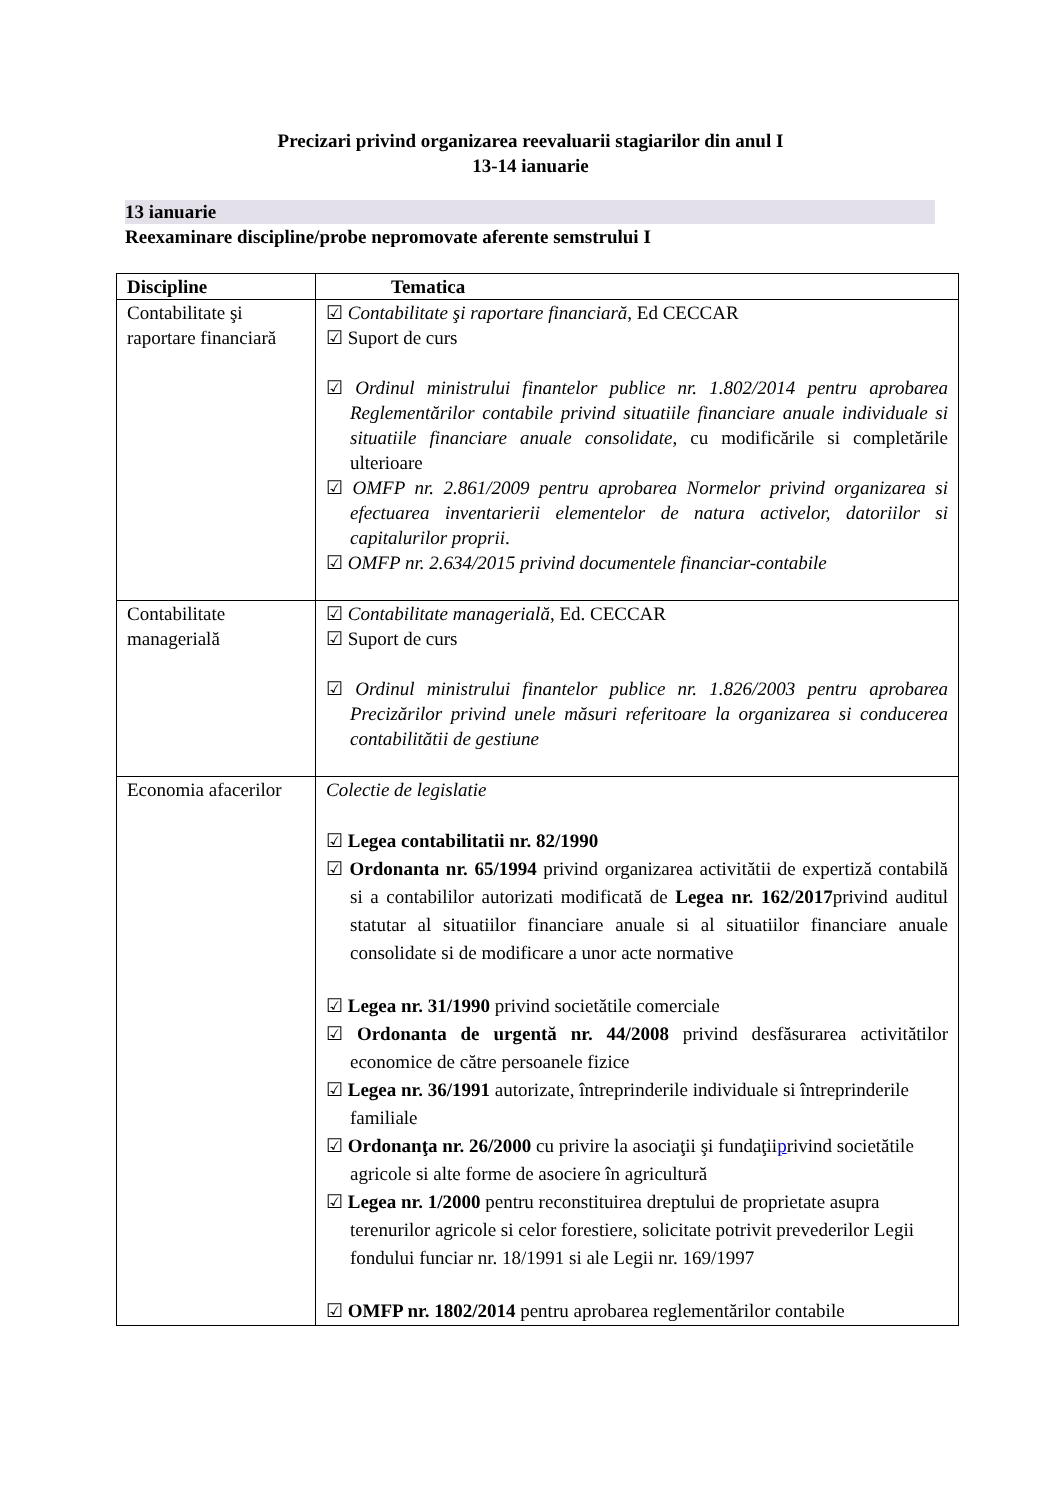Precizari privind organizarea reevaluarii stagiarilor din anul I
13-14 ianuarie
13 ianuarie
Reexaminare discipline/probe nepromovate aferente semstrului I
| Discipline | Tematica |
| --- | --- |
| Contabilitate şi raportare financiară | ☑ Contabilitate şi raportare financiară , Ed CECCAR ☑ Suport de curs ☑ Ordinul ministrului finantelor publice nr. 1.802/2014 pentru aprobarea Reglementărilor contabile privind situatiile financiare anuale individuale si situatiile financiare anuale consolidate , cu modificările si completările ulterioare ☑ OMFP nr. 2.861/2009 pentru aprobarea Normelor privind organizarea si efectuarea inventarierii elementelor de natura activelor, datoriilor si capitalurilor proprii . ☑ OMFP nr. 2.634/2015 privind documentele financiar-contabile |
| Contabilitate managerială | ☑ Contabilitate managerială , Ed. CECCAR ☑ Suport de curs ☑ Ordinul ministrului finantelor publice nr. 1.826/2003 pentru aprobarea Precizărilor privind unele măsuri referitoare la organizarea si conducerea contabilitătii de gestiune |
| Economia afacerilor | Colectie de legislatie ☑ Legea contabilitatii nr. 82/1990 ☑ Ordonanta nr. 65/1994 privind organizarea activitătii de expertiză contabilă si a contabililor autorizati modificată de Legea nr. 162/2017 privind auditul statutar al situatiilor financiare anuale si al situatiilor financiare anuale consolidate si de modificare a unor acte normative ☑ Legea nr. 31/1990 privind societătile comerciale ☑ Ordonanta de urgentă nr. 44/2008 privind desfăsurarea activitătilor economice de către persoanele fizice ☑ Legea nr. 36/1991 autorizate, întreprinderile individuale si întreprinderile familiale ☑ Ordonanţa nr. 26/2000 cu privire la asociaţii şi fundaţii p rivind societătile agricole si alte forme de asociere în agricultură ☑ Legea nr. 1/2000 pentru reconstituirea dreptului de proprietate asupra terenurilor agricole si celor forestiere, solicitate potrivit prevederilor Legii fondului funciar nr. 18/1991 si ale Legii nr. 169/1997 ☑ OMFP nr. 1802/2014 pentru aprobarea reglementărilor contabile |